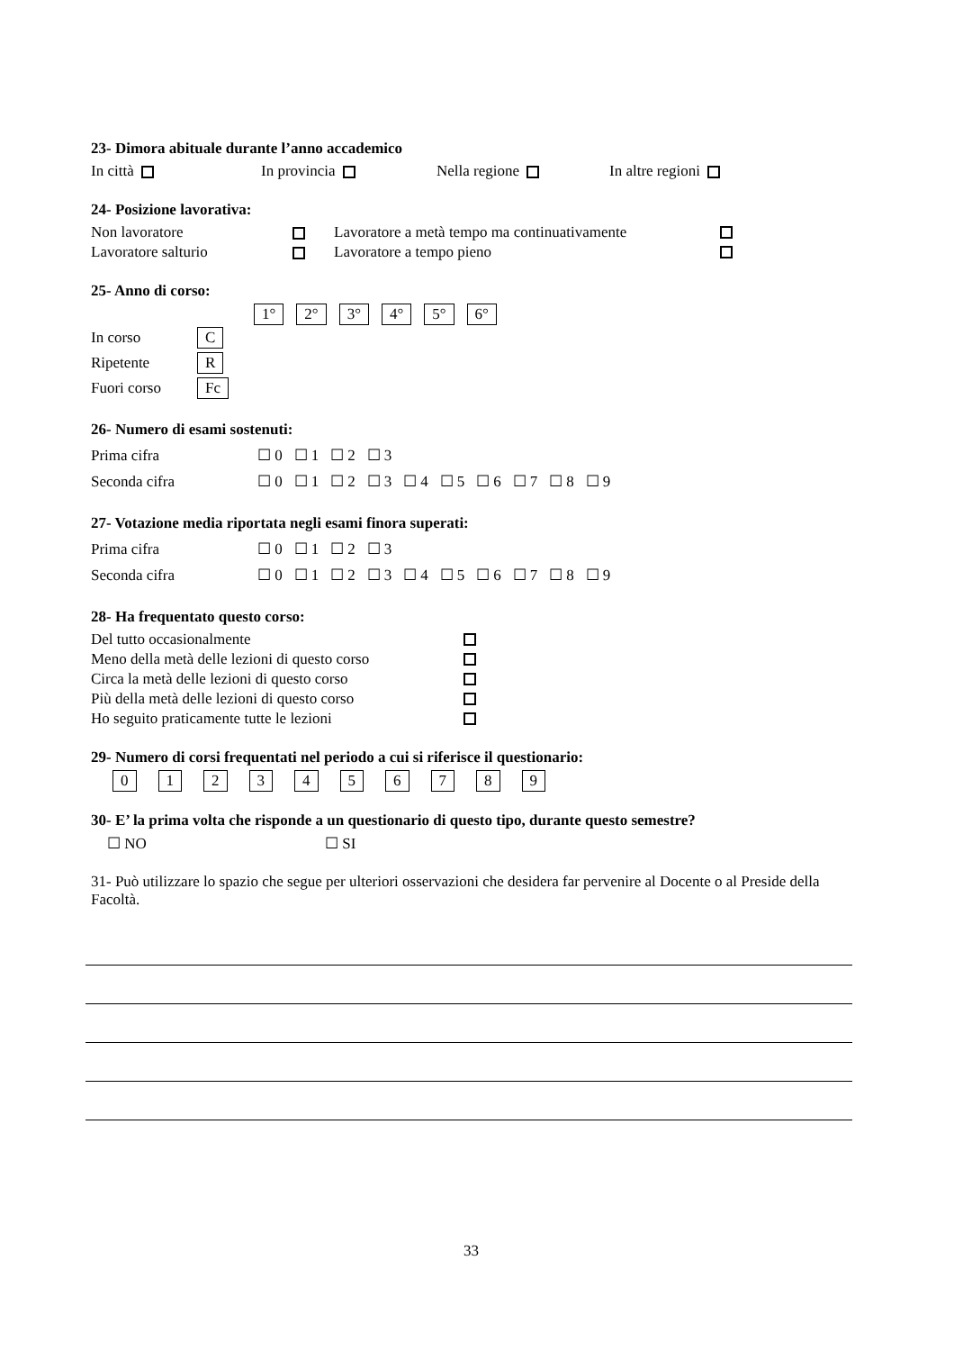23- Dimora abituale durante l’anno accademico
In città In provincia Nella regione In altre regioni
24- Posizione lavorativa:
Non lavoratore Lavoratore a metà tempo ma continuativamente
Lavoratore salturio Lavoratore a tempo pieno
25- Anno di corso:
1° 2° 3° 4° 5° 6°
In corso C
Ripetente R
Fuori corso Fc
26- Numero di esami sostenuti:
Prima cifra ☐ 0 ☐ 1 ☐ 2 ☐ 3
Seconda cifra ☐ 0 ☐ 1 ☐ 2 ☐ 3 ☐ 4 ☐ 5 ☐ 6 ☐ 7 ☐ 8 ☐ 9
27- Votazione media riportata negli esami finora superati:
Prima cifra ☐ 0 ☐ 1 ☐ 2 ☐ 3
Seconda cifra ☐ 0 ☐ 1 ☐ 2 ☐ 3 ☐ 4 ☐ 5 ☐ 6 ☐ 7 ☐ 8 ☐ 9
28- Ha frequentato questo corso:
Del tutto occasionalmente
Meno della metà delle lezioni di questo corso
Circa la metà delle lezioni di questo corso
Più della metà delle lezioni di questo corso
Ho seguito praticamente tutte le lezioni
29- Numero di corsi frequentati nel periodo a cui si riferisce il questionario:
0123456789
30- E’ la prima volta che risponde a un questionario di questo tipo, durante questo semestre?
☐ NO ☐ SI
31- Può utilizzare lo spazio che segue per ulteriori osservazioni che desidera far pervenire al Docente o al Preside della Facoltà.
33